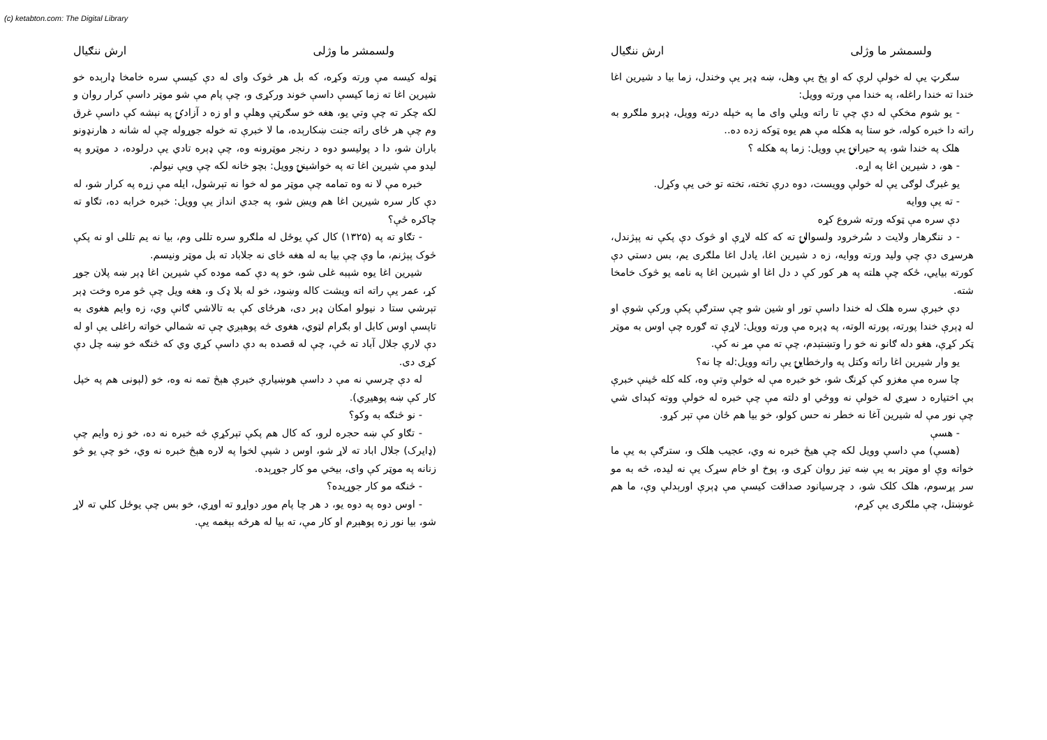(c) ketabton.com: The Digital Library
ولسمشر ما وژلی ارش ننګیال
سګرټ يې له خولې لرې که او پخ يې وهل، ښه ډېر يې وخندل، زما بيا د شيرين اغا خندا ته خندا راغله، په خندا مې ورته وويل:
- يو شوم مخکې له دې چې تا راته ويلي وای ما په خپله درته وويل، ډېرو ملګرو به راته دا خبره کوله، خو ستا په هکله مې هم يوه ټوکه زده ده..
هلک په خندا شو، په حيرانۍ يې وويل: زما په هکله ؟
- هو، د شيرين اغا په اړه.
يو غبرګ لوګی يې له خولې وويست، دوه درې تخته، تخته تو خی يې وکړل.
- ته يې ووايه
دې سره مې ټوکه ورته شروع کړه
- د ننګرهار ولايت د سُرخرود ولسوالۍ ته که کله لاړې او څوک دې پکې نه پېژندل، هرسړی دې چې وليد ورته ووايه، زه د شيرين اغا، يادل اغا ملګری يم، بس دستي دې کورته بيايي، ځکه چې هلته په هر کور کې د دل اغا او شيرين اغا په نامه يو څوک خامخا شته.
دې خبرې سره هلک له خندا داسې تور او شين شو چې سترګې پکې ورکې شوې او له ډېرې خندا پورته، پورته الوته، په ډېره مې ورته وويل: لاړې ته ګوره چې اوس به موټر ټکر کړې، هغو دله ګانو نه خو را وتښتېدم، چې ته مې مړ نه کې.
يو وار شيرين اغا راته وکتل په وارخطايۍ يې راته وويل:له چا نه؟
چا سره مې مغزو کې کړنګ شو، خو خبره مې له خولې وتې وه، کله کله ځينې خبرې بې اختياره د سړي له خولې نه ووځي او دلته مې چې خبره له خولې ووته کېدای شي چې نور مې له شيرين آغا نه خطر نه حس کولو، خو بيا هم ځان مې تېر کړو.
- هسې
(هسې) مې داسې وويل لکه چې هيڅ خبره نه وي، عجيب هلک و، سترګې به يې ما خواته وې او موټر به يې ښه تيز روان کړی و، پوخ او خام سړک يې نه ليده، څه به مو سر پړسوم، هلک کلک شو، د چرسيانود صداقت کيسې مې ډېرې اورېدلې وې، ما هم غوښتل، چې ملګری يې کړم،
ولسمشر ما وژلی ارش ننګیال
ټوله کيسه مې ورته وکړه، که بل هر څوک وای له دې کيسې سره خامخا ډارېده خو شيرين اغا ته زما کيسې داسې خوند ورکړی و، چې پام مې شو موټر داسې کرار روان و لکه چکر ته چې وتي يو، هغه خو سګرټې وهلې و او زه د آزادۍ په نېشه کې داسې غرق وم چې هر ځای راته جنت ښکارېده، ما لا خبرې ته خوله جوړوله چې له شانه د هارنډونو باران شو، دا د پوليسو دوه د رنجر موټرونه وه، چې ډېره تادي يې درلوده، د موټرو په ليدو مې شيرين اغا ته په خواشينۍ وويل: بچو خانه لکه چې ويې نيولم.
خبره مې لا نه وه تمامه چې موټر مو له خوا نه تېرشول، ايله مې زړه په کرار شو، له دې کار سره شيرين اغا هم ويښ شو، په جدي انداز يې وويل: خبره خرابه ده، تګاو ته چاکره ځې؟
- تګاو ته په (۱۳۲۵) کال کې يوځل له ملګرو سره تللی وم، بيا نه يم تللی او نه پکې څوک پېژنم، ما وې چې بيا به له هغه ځای نه جلاباد ته بل موټر ونيسم.
شيرين اغا يوه شېبه غلی شو، خو په دې کمه موده کې شيرين اغا ډېر ښه پلان جوړ کړ، عمر يې راته اته ويشت کاله وښود، خو له بلا ډک و، هغه ويل چې څو مره وخت ډېر تېرشي ستا د نيولو امکان ډېر دی، هرځای کې به تالاشي ګانې وي، زه وايم هغوی به تاپسې اوس کابل او بګرام لټوي، هغوی څه پوهېږي چې ته شمالي خواته راغلی يې او له دې لارې جلال آباد ته ځې، چې له قصده به دې داسې کړي وي که څنګه خو ښه چل دې کړی دی.
له دې چرسي نه مې د داسې هوښيارې خبرې هېڅ تمه نه وه، خو (لېونی هم په خپل کار کې ښه پوهيږي).
- نو څنګه به وکو؟
- تګاو کې ښه حجره لرو، که کال هم پکې تېرکړې څه خبره نه ده، خو زه وايم چې (ډايرک) جلال اباد ته لاړ شو، اوس د شپې لخوا په لاره هېڅ خبره نه وي، خو چې يو څو زنانه په موټر کې وای، بيخي مو کار جوړېده.
- څنګه مو کار جوړيده؟
- اوس دوه په دوه يو، د هر چا پام موږ دواړو ته اوړي، خو بس چې يوځل کلي ته لاړ شو، بيا نور زه پوهېږم او کار مې، ته بيا له هرڅه بېغمه يې.